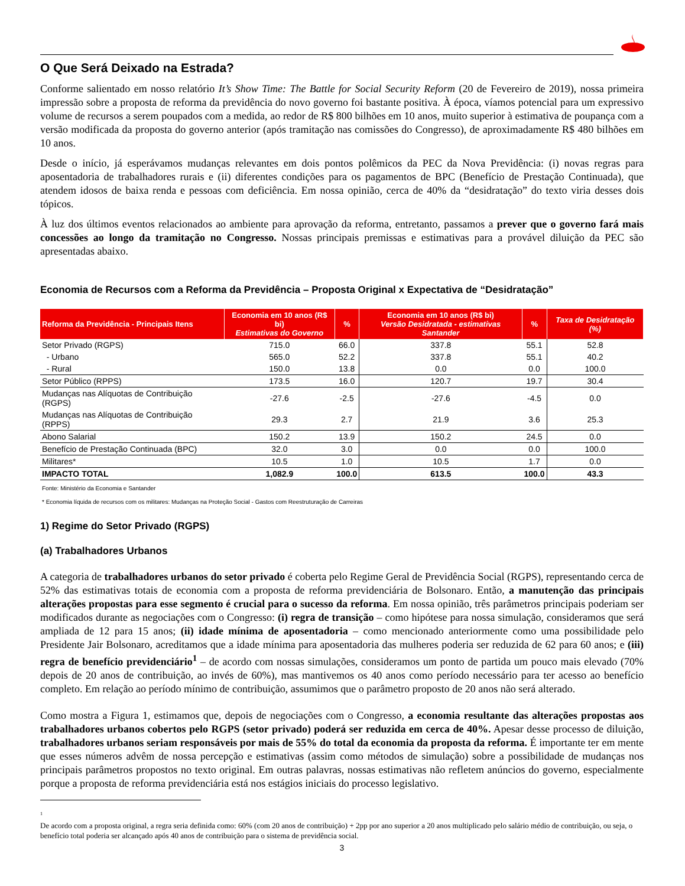O Que Será Deixado na Estrada?
Conforme salientado em nosso relatório It’s Show Time: The Battle for Social Security Reform (20 de Fevereiro de 2019), nossa primeira impressão sobre a proposta de reforma da previdência do novo governo foi bastante positiva. À época, víamos potencial para um expressivo volume de recursos a serem poupados com a medida, ao redor de R$ 800 bilhões em 10 anos, muito superior à estimativa de poupança com a versão modificada da proposta do governo anterior (após tramitação nas comissões do Congresso), de aproximadamente R$ 480 bilhões em 10 anos.
Desde o início, já esperávamos mudanças relevantes em dois pontos polêmicos da PEC da Nova Previdência: (i) novas regras para aposentadoria de trabalhadores rurais e (ii) diferentes condições para os pagamentos de BPC (Benefício de Prestação Continuada), que atendem idosos de baixa renda e pessoas com deficiência. Em nossa opinião, cerca de 40% da “desidratação” do texto viria desses dois tópicos.
À luz dos últimos eventos relacionados ao ambiente para aprovação da reforma, entretanto, passamos a prever que o governo fará mais concessões ao longo da tramitação no Congresso. Nossas principais premissas e estimativas para a provável diluição da PEC são apresentadas abaixo.
Economia de Recursos com a Reforma da Previdência – Proposta Original x Expectativa de “Desidratação”
| Reforma da Previdência - Principais Itens | Economia em 10 anos (R$ bi) Estimativas do Governo | % | Economia em 10 anos (R$ bi) Versão Desidratada - estimativas Santander | % | Taxa de Desidratação (%) |
| --- | --- | --- | --- | --- | --- |
| Setor Privado (RGPS) | 715.0 | 66.0 | 337.8 | 55.1 | 52.8 |
| - Urbano | 565.0 | 52.2 | 337.8 | 55.1 | 40.2 |
| - Rural | 150.0 | 13.8 | 0.0 | 0.0 | 100.0 |
| Setor Público (RPPS) | 173.5 | 16.0 | 120.7 | 19.7 | 30.4 |
| Mudanças nas Alíquotas de Contribuição (RGPS) | -27.6 | -2.5 | -27.6 | -4.5 | 0.0 |
| Mudanças nas Alíquotas de Contribuição (RPPS) | 29.3 | 2.7 | 21.9 | 3.6 | 25.3 |
| Abono Salarial | 150.2 | 13.9 | 150.2 | 24.5 | 0.0 |
| Benefício de Prestação Continuada (BPC) | 32.0 | 3.0 | 0.0 | 0.0 | 100.0 |
| Militares* | 10.5 | 1.0 | 10.5 | 1.7 | 0.0 |
| IMPACTO TOTAL | 1,082.9 | 100.0 | 613.5 | 100.0 | 43.3 |
Fonte: Ministério da Economia e Santander
* Economia líquida de recursos com os militares: Mudanças na Proteção Social - Gastos com Reestruturação de Carreiras
1) Regime do Setor Privado (RGPS)
(a) Trabalhadores Urbanos
A categoria de trabalhadores urbanos do setor privado é coberta pelo Regime Geral de Previdência Social (RGPS), representando cerca de 52% das estimativas totais de economia com a proposta de reforma previdenciária de Bolsonaro. Então, a manutenção das principais alterações propostas para esse segmento é crucial para o sucesso da reforma. Em nossa opinião, três parâmetros principais poderiam ser modificados durante as negociações com o Congresso: (i) regra de transição – como hipótese para nossa simulação, consideramos que será ampliada de 12 para 15 anos; (ii) idade mínima de aposentadoria – como mencionado anteriormente como uma possibilidade pelo Presidente Jair Bolsonaro, acreditamos que a idade mínima para aposentadoria das mulheres poderia ser reduzida de 62 para 60 anos; e (iii) regra de benefício previdenciário<sup>1</sup> – de acordo com nossas simulações, consideramos um ponto de partida um pouco mais elevado (70% depois de 20 anos de contribuição, ao invés de 60%), mas mantivemos os 40 anos como período necessário para ter acesso ao benefício completo. Em relação ao período mínimo de contribuição, assumimos que o parâmetro proposto de 20 anos não será alterado.
Como mostra a Figura 1, estimamos que, depois de negociações com o Congresso, a economia resultante das alterações propostas aos trabalhadores urbanos cobertos pelo RGPS (setor privado) poderá ser reduzida em cerca de 40%. Apesar desse processo de diluição, trabalhadores urbanos seriam responsáveis por mais de 55% do total da economia da proposta da reforma. É importante ter em mente que esses números advêm de nossa percepção e estimativas (assim como métodos de simulação) sobre a possibilidade de mudanças nos principais parâmetros propostos no texto original. Em outras palavras, nossas estimativas não refletem anúncios do governo, especialmente porque a proposta de reforma previdenciária está nos estágios iniciais do processo legislativo.
<sup>1</sup>
De acordo com a proposta original, a regra seria definida como: 60% (com 20 anos de contribuição) + 2pp por ano superior a 20 anos multiplicado pelo salário médio de contribuição, ou seja, o benefício total poderia ser alcançado após 40 anos de contribuição para o sistema de previdência social.
3